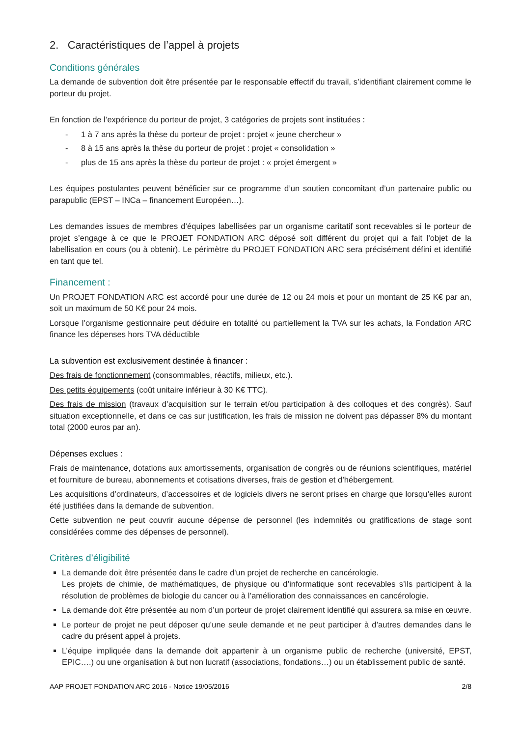2. Caractéristiques de l’appel à projets
Conditions générales
La demande de subvention doit être présentée par le responsable effectif du travail, s’identifiant clairement comme le porteur du projet.
En fonction de l’expérience du porteur de projet, 3 catégories de projets sont instituées :
- 1 à 7 ans après la thèse du porteur de projet : projet « jeune chercheur »
- 8 à 15 ans après la thèse du porteur de projet : projet « consolidation »
- plus de 15 ans après la thèse du porteur de projet : « projet émergent »
Les équipes postulantes peuvent bénéficier sur ce programme d’un soutien concomitant d’un partenaire public ou parapublic (EPST – INCa – financement Européen…).
Les demandes issues de membres d’équipes labellisées par un organisme caritatif sont recevables si le porteur de projet s’engage à ce que le PROJET FONDATION ARC déposé soit différent du projet qui a fait l’objet de la labellisation en cours (ou à obtenir). Le périmètre du PROJET FONDATION ARC sera précisément défini et identifié en tant que tel.
Financement :
Un PROJET FONDATION ARC est accordé pour une durée de 12 ou 24 mois et pour un montant de 25 K€ par an, soit un maximum de 50 K€ pour 24 mois.
Lorsque l’organisme gestionnaire peut déduire en totalité ou partiellement la TVA sur les achats, la Fondation ARC finance les dépenses hors TVA déductible
La subvention est exclusivement destinée à financer :
Des frais de fonctionnement (consommables, réactifs, milieux, etc.).
Des petits équipements (coût unitaire inférieur à 30 K€ TTC).
Des frais de mission (travaux d’acquisition sur le terrain et/ou participation à des colloques et des congrès). Sauf situation exceptionnelle, et dans ce cas sur justification, les frais de mission ne doivent pas dépasser 8% du montant total (2000 euros par an).
Dépenses exclues :
Frais de maintenance, dotations aux amortissements, organisation de congrès ou de réunions scientifiques, matériel et fourniture de bureau, abonnements et cotisations diverses, frais de gestion et d’hébergement.
Les acquisitions d’ordinateurs, d’accessoires et de logiciels divers ne seront prises en charge que lorsqu’elles auront été justifiées dans la demande de subvention.
Cette subvention ne peut couvrir aucune dépense de personnel (les indemnités ou gratifications de stage sont considérées comme des dépenses de personnel).
Critères d’éligibilité
La demande doit être présentée dans le cadre d'un projet de recherche en cancérologie.
Les projets de chimie, de mathématiques, de physique ou d’informatique sont recevables s’ils participent à la résolution de problèmes de biologie du cancer ou à l’amélioration des connaissances en cancérologie.
La demande doit être présentée au nom d’un porteur de projet clairement identifié qui assurera sa mise en œuvre.
Le porteur de projet ne peut déposer qu’une seule demande et ne peut participer à d’autres demandes dans le cadre du présent appel à projets.
L’équipe impliquée dans la demande doit appartenir à un organisme public de recherche (université, EPST, EPIC….) ou une organisation à but non lucratif (associations, fondations…) ou un établissement public de santé.
AAP PROJET FONDATION ARC 2016 - Notice 19/05/2016 2/8